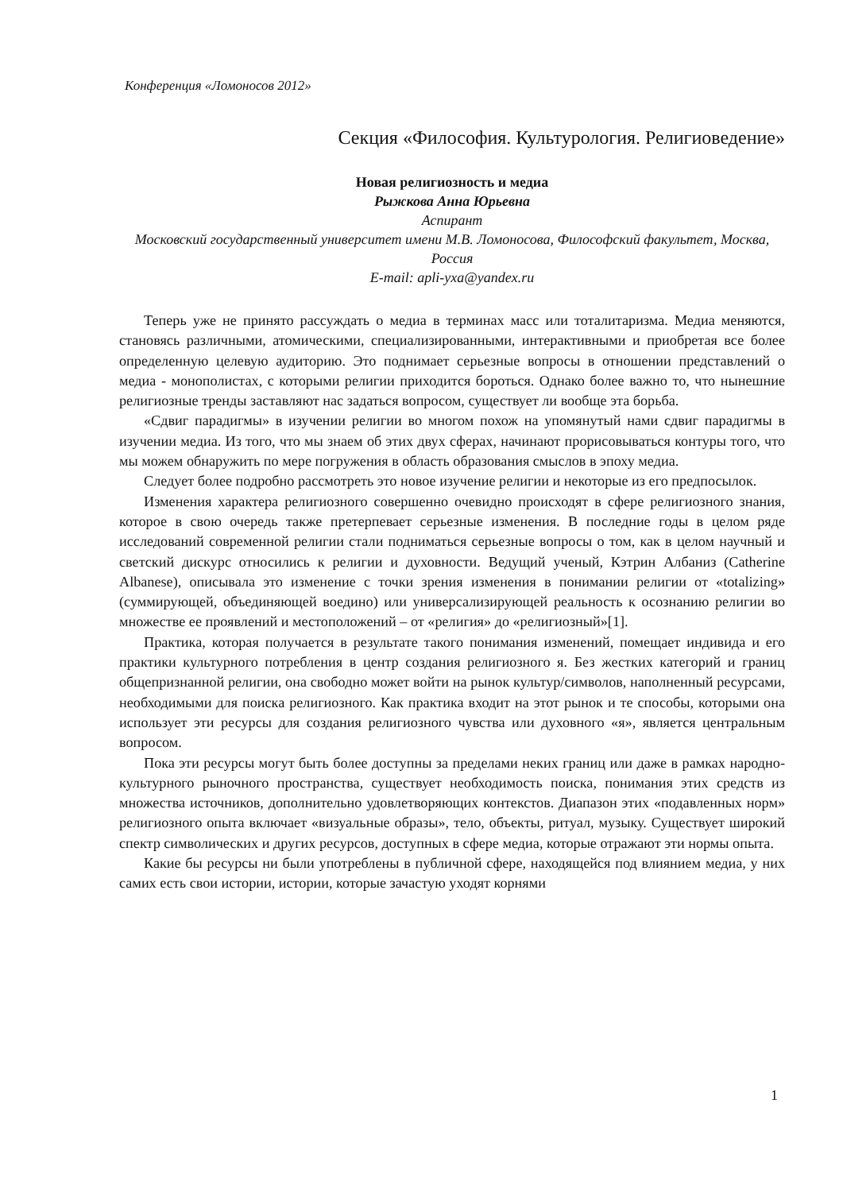Конференция «Ломоносов 2012»
Секция «Философия. Культурология. Религиоведение»
Новая религиозность и медиа
Рыжкова Анна Юрьевна
Аспирант
Московский государственный университет имени М.В. Ломоносова, Философский факультет, Москва, Россия
E-mail: apli-yxa@yandex.ru
Теперь уже не принято рассуждать о медиа в терминах масс или тоталитаризма. Медиа меняются, становясь различными, атомическими, специализированными, интерактивными и приобретая все более определенную целевую аудиторию. Это поднимает серьезные вопросы в отношении представлений о медиа - монополистах, с которыми религии приходится бороться. Однако более важно то, что нынешние религиозные тренды заставляют нас задаться вопросом, существует ли вообще эта борьба.
«Сдвиг парадигмы» в изучении религии во многом похож на упомянутый нами сдвиг парадигмы в изучении медиа. Из того, что мы знаем об этих двух сферах, начинают прорисовываться контуры того, что мы можем обнаружить по мере погружения в область образования смыслов в эпоху медиа.
Следует более подробно рассмотреть это новое изучение религии и некоторые из его предпосылок.
Изменения характера религиозного совершенно очевидно происходят в сфере религиозного знания, которое в свою очередь также претерпевает серьезные изменения. В последние годы в целом ряде исследований современной религии стали подниматься серьезные вопросы о том, как в целом научный и светский дискурс относились к религии и духовности. Ведущий ученый, Кэтрин Албаниз (Catherine Albanese), описывала это изменение с точки зрения изменения в понимании религии от «totalizing» (суммирующей, объединяющей воедино) или универсализирующей реальность к осознанию религии во множестве ее проявлений и местоположений – от «религия» до «религиозный»[1].
Практика, которая получается в результате такого понимания изменений, помещает индивида и его практики культурного потребления в центр создания религиозного я. Без жестких категорий и границ общепризнанной религии, она свободно может войти на рынок культур/символов, наполненный ресурсами, необходимыми для поиска религиозного. Как практика входит на этот рынок и те способы, которыми она использует эти ресурсы для создания религиозного чувства или духовного «я», является центральным вопросом.
Пока эти ресурсы могут быть более доступны за пределами неких границ или даже в рамках народно-культурного рыночного пространства, существует необходимость поиска, понимания этих средств из множества источников, дополнительно удовлетворяющих контекстов. Диапазон этих «подавленных норм» религиозного опыта включает «визуальные образы», тело, объекты, ритуал, музыку. Существует широкий спектр символических и других ресурсов, доступных в сфере медиа, которые отражают эти нормы опыта.
Какие бы ресурсы ни были употреблены в публичной сфере, находящейся под влиянием медиа, у них самих есть свои истории, истории, которые зачастую уходят корнями
1